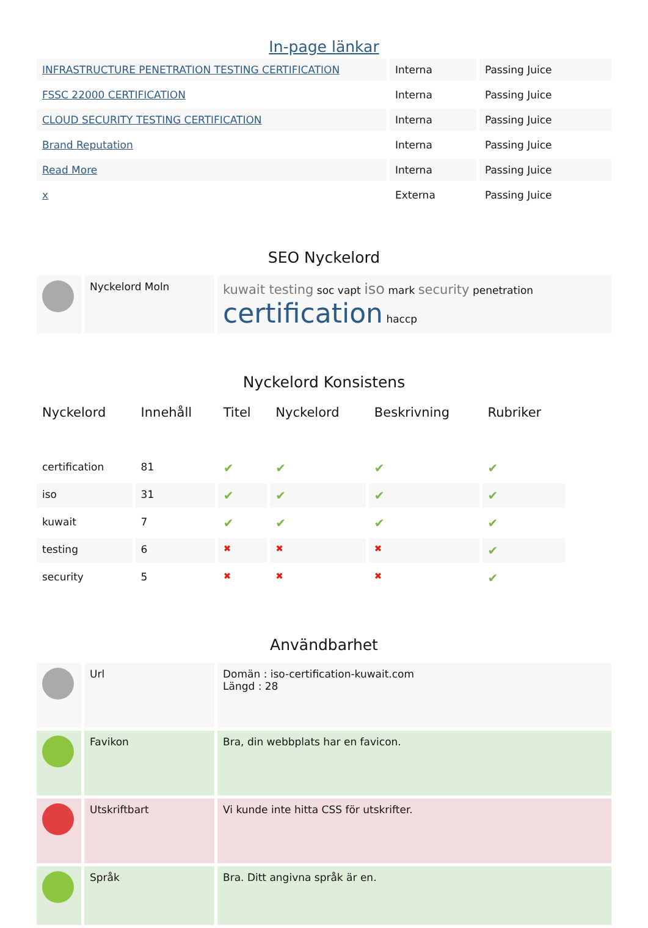In-page länkar
| INFRASTRUCTURE PENETRATION TESTING CERTIFICATION | Interna | Passing Juice |
| FSSC 22000 CERTIFICATION | Interna | Passing Juice |
| CLOUD SECURITY TESTING CERTIFICATION | Interna | Passing Juice |
| Brand Reputation | Interna | Passing Juice |
| Read More | Interna | Passing Juice |
| x | Externa | Passing Juice |
SEO Nyckelord
| | Nyckelord Moln | kuwait testing soc vapt iso mark security penetration certification haccp |
Nyckelord Konsistens
| Nyckelord | Innehåll | Titel | Nyckelord | Beskrivning | Rubriker |
| --- | --- | --- | --- | --- | --- |
| certification | 81 | ✔ | ✔ | ✔ | ✔ |
| iso | 31 | ✔ | ✔ | ✔ | ✔ |
| kuwait | 7 | ✔ | ✔ | ✔ | ✔ |
| testing | 6 | ✖ | ✖ | ✖ | ✔ |
| security | 5 | ✖ | ✖ | ✖ | ✔ |
Användbarhet
| | Url | Domän : iso-certification-kuwait.com Längd : 28 |
| | Favikon | Bra, din webbplats har en favicon. |
| | Utskriftbart | Vi kunde inte hitta CSS för utskrifter. |
| | Språk | Bra. Ditt angivna språk är en. |